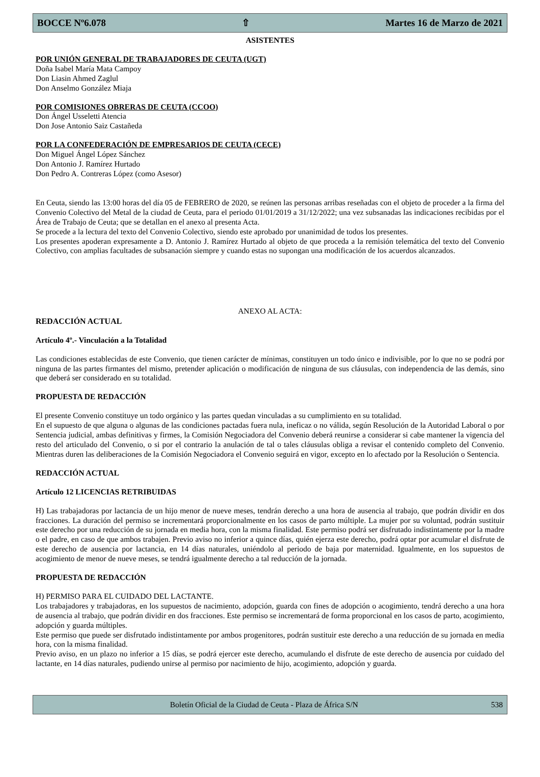BOCCE Nº6.078 ⇧ Martes 16 de Marzo de 2021
ASISTENTES
POR UNIÓN GENERAL DE TRABAJADORES DE CEUTA (UGT)
Doña Isabel María Mata Campoy
Don Liasin Ahmed Zaglul
Don Anselmo González Miaja
POR COMISIONES OBRERAS DE CEUTA (CCOO)
Don Ángel Usseletti Atencia
Don Jose Antonio Saiz Castañeda
POR LA CONFEDERACIÓN DE EMPRESARIOS DE CEUTA (CECE)
Don Miguel Ángel López Sánchez
Don Antonio J. Ramírez Hurtado
Don Pedro A. Contreras López (como Asesor)
En Ceuta, siendo las 13:00 horas del día 05 de FEBRERO de 2020, se reúnen las personas arribas reseñadas con el objeto de proceder a la firma del Convenio Colectivo del Metal de la ciudad de Ceuta, para el periodo 01/01/2019 a 31/12/2022; una vez subsanadas las indicaciones recibidas por el Área de Trabajo de Ceuta; que se detallan en el anexo al presenta Acta.
Se procede a la lectura del texto del Convenio Colectivo, siendo este aprobado por unanimidad de todos los presentes.
Los presentes apoderan expresamente a D. Antonio J. Ramírez Hurtado al objeto de que proceda a la remisión telemática del texto del Convenio Colectivo, con amplias facultades de subsanación siempre y cuando estas no supongan una modificación de los acuerdos alcanzados.
ANEXO AL ACTA:
REDACCIÓN ACTUAL
Artículo 4º.- Vinculación a la Totalidad
Las condiciones establecidas de este Convenio, que tienen carácter de mínimas, constituyen un todo único e indivisible, por lo que no se podrá por ninguna de las partes firmantes del mismo, pretender aplicación o modificación de ninguna de sus cláusulas, con independencia de las demás, sino que deberá ser considerado en su totalidad.
PROPUESTA DE REDACCIÓN
El presente Convenio constituye un todo orgánico y las partes quedan vinculadas a su cumplimiento en su totalidad.
En el supuesto de que alguna o algunas de las condiciones pactadas fuera nula, ineficaz o no válida, según Resolución de la Autoridad Laboral o por Sentencia judicial, ambas definitivas y firmes, la Comisión Negociadora del Convenio deberá reunirse a considerar si cabe mantener la vigencia del resto del articulado del Convenio, o si por el contrario la anulación de tal o tales cláusulas obliga a revisar el contenido completo del Convenio. Mientras duren las deliberaciones de la Comisión Negociadora el Convenio seguirá en vigor, excepto en lo afectado por la Resolución o Sentencia.
REDACCIÓN ACTUAL
Artículo 12 LICENCIAS RETRIBUIDAS
H) Las trabajadoras por lactancia de un hijo menor de nueve meses, tendrán derecho a una hora de ausencia al trabajo, que podrán dividir en dos fracciones. La duración del permiso se incrementará proporcionalmente en los casos de parto múltiple. La mujer por su voluntad, podrán sustituir este derecho por una reducción de su jornada en media hora, con la misma finalidad. Este permiso podrá ser disfrutado indistintamente por la madre o el padre, en caso de que ambos trabajen. Previo aviso no inferior a quince días, quién ejerza este derecho, podrá optar por acumular el disfrute de este derecho de ausencia por lactancia, en 14 días naturales, uniéndolo al periodo de baja por maternidad. Igualmente, en los supuestos de acogimiento de menor de nueve meses, se tendrá igualmente derecho a tal reducción de la jornada.
PROPUESTA DE REDACCIÓN
H) PERMISO PARA EL CUIDADO DEL LACTANTE.
Los trabajadores y trabajadoras, en los supuestos de nacimiento, adopción, guarda con fines de adopción o acogimiento, tendrá derecho a una hora de ausencia al trabajo, que podrán dividir en dos fracciones. Este permiso se incrementará de forma proporcional en los casos de parto, acogimiento, adopción y guarda múltiples.
Este permiso que puede ser disfrutado indistintamente por ambos progenitores, podrán sustituir este derecho a una reducción de su jornada en media hora, con la misma finalidad.
Previo aviso, en un plazo no inferior a 15 días, se podrá ejercer este derecho, acumulando el disfrute de este derecho de ausencia por cuidado del lactante, en 14 días naturales, pudiendo unirse al permiso por nacimiento de hijo, acogimiento, adopción y guarda.
Boletín Oficial de la Ciudad de Ceuta - Plaza de África S/N 538